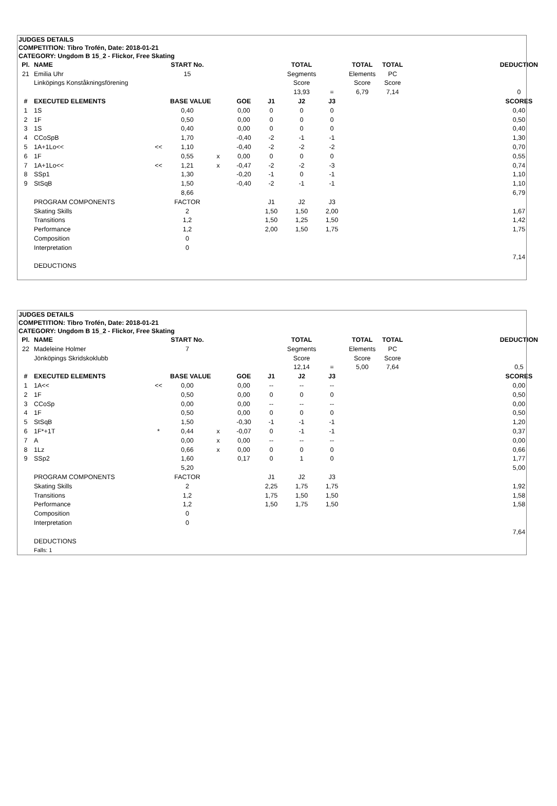JUDGES DETAILS
COMPETITION: Tibro Trofén, Date: 2018-01-21
CATEGORY: Ungdom B 15_2 - Flickor, Free Skating
| Pl. | NAME | | START No. | | | | TOTAL | | TOTAL | TOTAL | | DEDUCTION | |
| --- | --- | --- | --- | --- | --- | --- | --- | --- | --- | --- | --- | --- | --- |
| 21 | Emilia Uhr | | 15 | | | | Segments | | Elements | PC | | | |
| | Linköpings Konståkningsförening | | | | | | Score | | Score | Score | | | |
| | | | | | | | 13,93 | = | 6,79 | 7,14 | | 0 | |
| # | EXECUTED ELEMENTS | | BASE VALUE | | GOE | J1 | J2 | J3 | | | | SCORES | |
| 1 | 1S | | 0,40 | | 0,00 | 0 | 0 | 0 | | | | 0,40 | |
| 2 | 1F | | 0,50 | | 0,00 | 0 | 0 | 0 | | | | 0,50 | |
| 3 | 1S | | 0,40 | | 0,00 | 0 | 0 | 0 | | | | 0,40 | |
| 4 | CCoSpB | | 1,70 | | -0,40 | -2 | -1 | -1 | | | | 1,30 | |
| 5 | 1A+1Lo<< | << | 1,10 | | -0,40 | -2 | -2 | -2 | | | | 0,70 | |
| 6 | 1F | | 0,55 | x | 0,00 | 0 | 0 | 0 | | | | 0,55 | |
| 7 | 1A+1Lo<< | << | 1,21 | x | -0,47 | -2 | -2 | -3 | | | | 0,74 | |
| 8 | SSp1 | | 1,30 | | -0,20 | -1 | 0 | -1 | | | | 1,10 | |
| 9 | StSqB | | 1,50 | | -0,40 | -2 | -1 | -1 | | | | 1,10 | |
| | | | 8,66 | | | | | | | | | 6,79 | |
| | PROGRAM COMPONENTS | | FACTOR | | | J1 | J2 | J3 | | | | | |
| | Skating Skills | | 2 | | | 1,50 | 1,50 | 2,00 | | | | 1,67 | |
| | Transitions | | 1,2 | | | 1,50 | 1,25 | 1,50 | | | | 1,42 | |
| | Performance | | 1,2 | | | 2,00 | 1,50 | 1,75 | | | | 1,75 | |
| | Composition | | 0 | | | | | | | | | | |
| | Interpretation | | 0 | | | | | | | | | | |
| | | | | | | | | | | | | 7,14 | |
| | DEDUCTIONS | | | | | | | | | | | | |
JUDGES DETAILS
COMPETITION: Tibro Trofén, Date: 2018-01-21
CATEGORY: Ungdom B 15_2 - Flickor, Free Skating
| Pl. | NAME | | START No. | | | | TOTAL | | TOTAL | TOTAL | | DEDUCTION | |
| --- | --- | --- | --- | --- | --- | --- | --- | --- | --- | --- | --- | --- | --- |
| 22 | Madeleine Holmer | | 7 | | | | Segments | | Elements | PC | | | |
| | Jönköpings Skridskoklubb | | | | | | Score | | Score | Score | | | |
| | | | | | | | 12,14 | = | 5,00 | 7,64 | | 0,5 | |
| # | EXECUTED ELEMENTS | | BASE VALUE | | GOE | J1 | J2 | J3 | | | | SCORES | |
| 1 | 1A<< | << | 0,00 | | 0,00 | -- | -- | -- | | | | 0,00 | |
| 2 | 1F | | 0,50 | | 0,00 | 0 | 0 | 0 | | | | 0,50 | |
| 3 | CCoSp | | 0,00 | | 0,00 | -- | -- | -- | | | | 0,00 | |
| 4 | 1F | | 0,50 | | 0,00 | 0 | 0 | 0 | | | | 0,50 | |
| 5 | StSqB | | 1,50 | | -0,30 | -1 | -1 | -1 | | | | 1,20 | |
| 6 | 1F*+1T | * | 0,44 | x | -0,07 | 0 | -1 | -1 | | | | 0,37 | |
| 7 | A | | 0,00 | x | 0,00 | -- | -- | -- | | | | 0,00 | |
| 8 | 1Lz | | 0,66 | x | 0,00 | 0 | 0 | 0 | | | | 0,66 | |
| 9 | SSp2 | | 1,60 | | 0,17 | 0 | 1 | 0 | | | | 1,77 | |
| | | | 5,20 | | | | | | | | | 5,00 | |
| | PROGRAM COMPONENTS | | FACTOR | | | J1 | J2 | J3 | | | | | |
| | Skating Skills | | 2 | | | 2,25 | 1,75 | 1,75 | | | | 1,92 | |
| | Transitions | | 1,2 | | | 1,75 | 1,50 | 1,50 | | | | 1,58 | |
| | Performance | | 1,2 | | | 1,50 | 1,75 | 1,50 | | | | 1,58 | |
| | Composition | | 0 | | | | | | | | | | |
| | Interpretation | | 0 | | | | | | | | | | |
| | | | | | | | | | | | | 7,64 | |
| | DEDUCTIONS | | | | | | | | | | | | |
| | Falls: 1 | | | | | | | | | | | | |